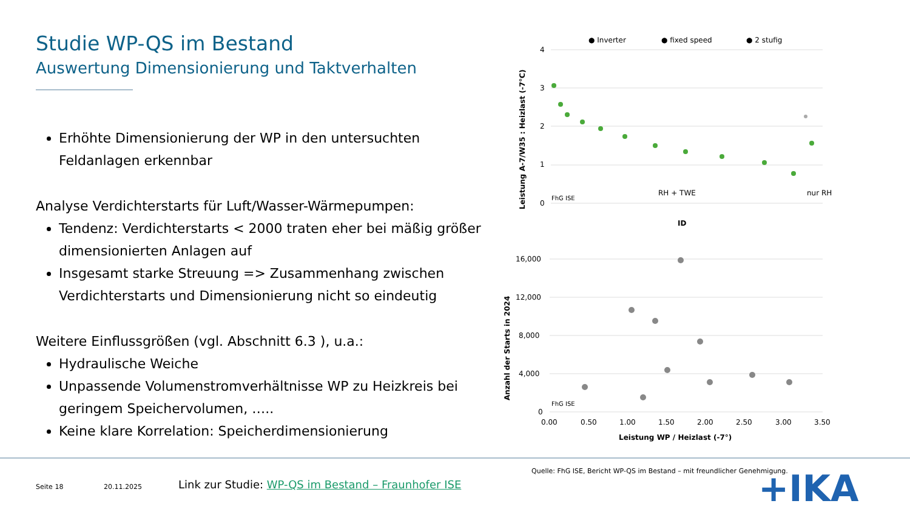Studie WP-QS im Bestand
Auswertung Dimensionierung und Taktverhalten
Erhöhte Dimensionierung der WP in den untersuchten Feldanlagen erkennbar
Analyse Verdichterstarts für Luft/Wasser-Wärmepumpen:
Tendenz: Verdichterstarts < 2000 traten eher bei mäßig größer dimensionierten Anlagen auf
Insgesamt starke Streuung => Zusammenhang zwischen Verdichterstarts und Dimensionierung nicht so eindeutig
Weitere Einflussgrößen (vgl. Abschnitt 6.3 ), u.a.:
Hydraulische Weiche
Unpassende Volumenstromverhältnisse WP zu Heizkreis bei geringem Speichervolumen, …..
Keine klare Korrelation: Speicherdimensionierung
● Inverter
● fixed speed
● 2 stufig
4
3
2
1
0
Leistung A-7/W35 : Heizlast (-7°C)
FhG ISE
RH + TWE
nur RH
ID
16,000
12,000
8,000
4,000
0
Anzahl der Starts in 2024
FhG ISE
0.00
0.50
1.00
1.50
2.00
2.50
3.00
3.50
Leistung WP / Heizlast (-7°)
Seite 18 20.11.2025
Link zur Studie: WP-QS im Bestand – Fraunhofer ISE
Quelle: FhG ISE, Bericht WP-QS im Bestand – mit freundlicher Genehmigung.
+IKA